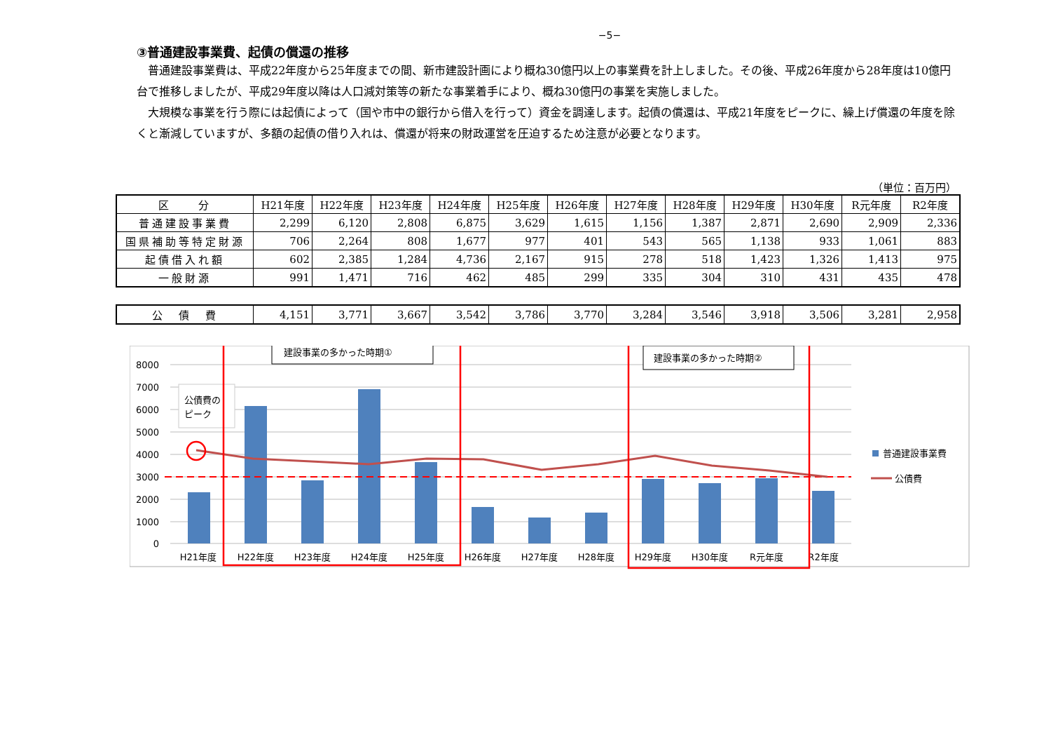−5−
③普通建設事業費、起債の償還の推移
普通建設事業費は、平成22年度から25年度までの間、新市建設計画により概ね30億円以上の事業費を計上しました。その後、平成26年度から28年度は10億円台で推移しましたが、平成29年度以降は人口減対策等の新たな事業着手により、概ね30億円の事業を実施しました。
大規模な事業を行う際には起債によって（国や市中の銀行から借入を行って）資金を調達します。起債の償還は、平成21年度をピークに、繰上げ償還の年度を除くと漸減していますが、多額の起債の借り入れは、償還が将来の財政運営を圧迫するため注意が必要となります。
（単位：百万円）
| 区 分 | H21年度 | H22年度 | H23年度 | H24年度 | H25年度 | H26年度 | H27年度 | H28年度 | H29年度 | H30年度 | R元年度 | R2年度 |
| 普通建設事業費 | 2,299 | 6,120 | 2,808 | 6,875 | 3,629 | 1,615 | 1,156 | 1,387 | 2,871 | 2,690 | 2,909 | 2,336 |
| 国県補助等特定財源 | 706 | 2,264 | 808 | 1,677 | 977 | 401 | 543 | 565 | 1,138 | 933 | 1,061 | 883 |
| 起債借入れ額 | 602 | 2,385 | 1,284 | 4,736 | 2,167 | 915 | 278 | 518 | 1,423 | 1,326 | 1,413 | 975 |
| 一般財源 | 991 | 1,471 | 716 | 462 | 485 | 299 | 335 | 304 | 310 | 431 | 435 | 478 |
| 公 債 費 | 4,151 | 3,771 | 3,667 | 3,542 | 3,786 | 3,770 | 3,284 | 3,546 | 3,918 | 3,506 | 3,281 | 2,958 |
8000
7000
6000
5000
4000
3000
2000
1000
0
H21年度
H22年度
H23年度
H24年度
H25年度
H26年度
H27年度
H28年度
H29年度
H30年度
R元年度
R2年度
公債費の
ピーク
建設事業の多かった時期①
建設事業の多かった時期②
普通建設事業費
公債費